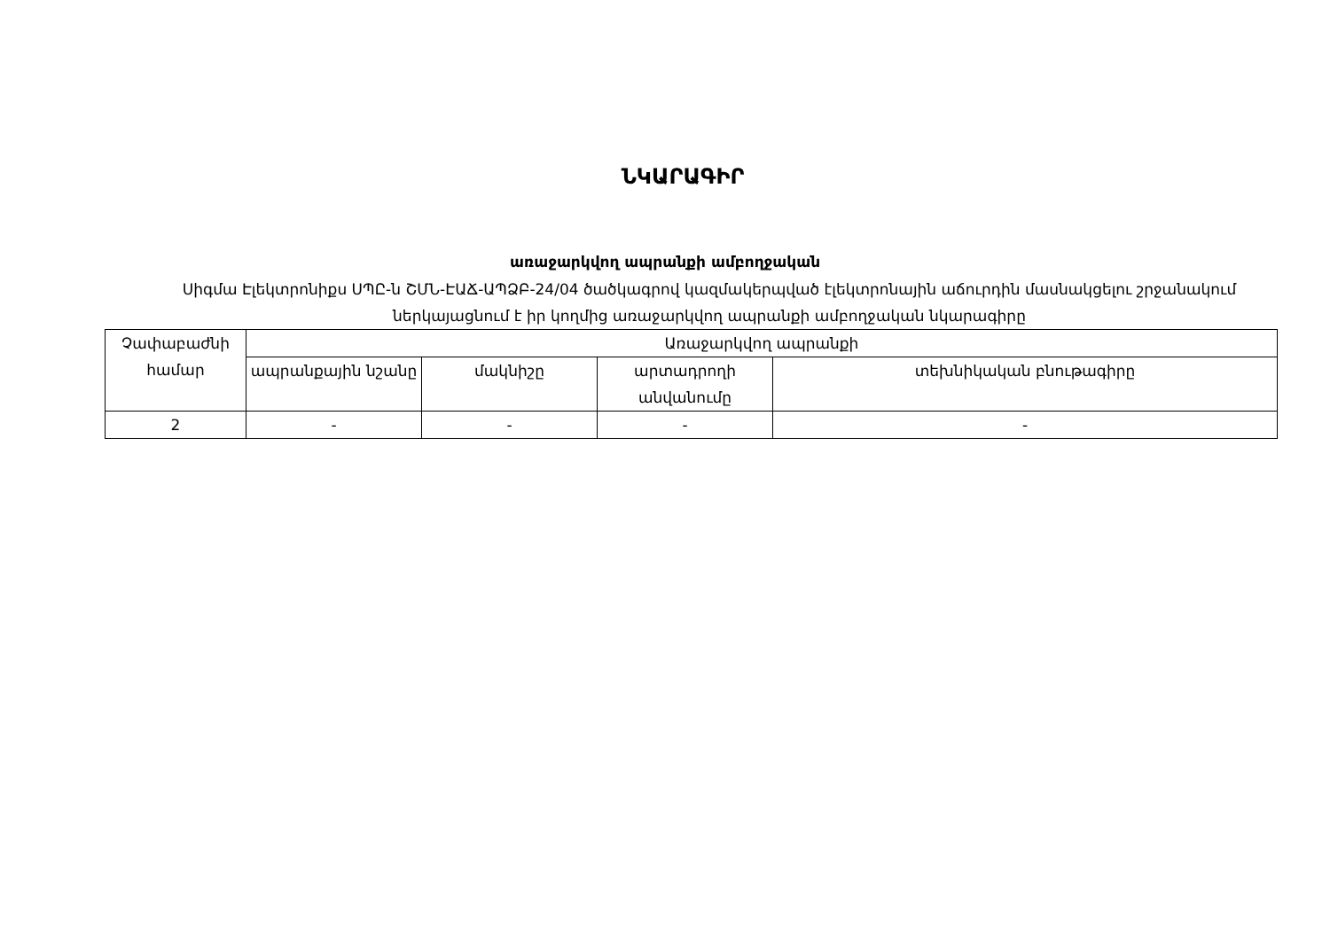ՆԿԱՐԱԳԻՐ
առաջարկվող ապրանքի ամբողջական
Սիգմա Էլեկտրոնիքս ՍՊԸ-ն ՇՄՆ-ԷԱՃ-ԱՊՁԲ-24/04 ծածկագրով կազմակերպված էլեկտրոնային աճուրդին մասնակցելու շրջանակում ներկայացնում է իր կողմից առաջարկվող ապրանքի ամբողջական նկարագիրը
| Չափաբաժնի համար | Առաջարկվող ապրանքի | | | |
| --- | --- | --- | --- | --- |
| | ապրանքային նշանը | մակնիշը | արտադրողի անվանումը | տեխնիկական բնութագիրը |
| 2 | - | - | - | - |